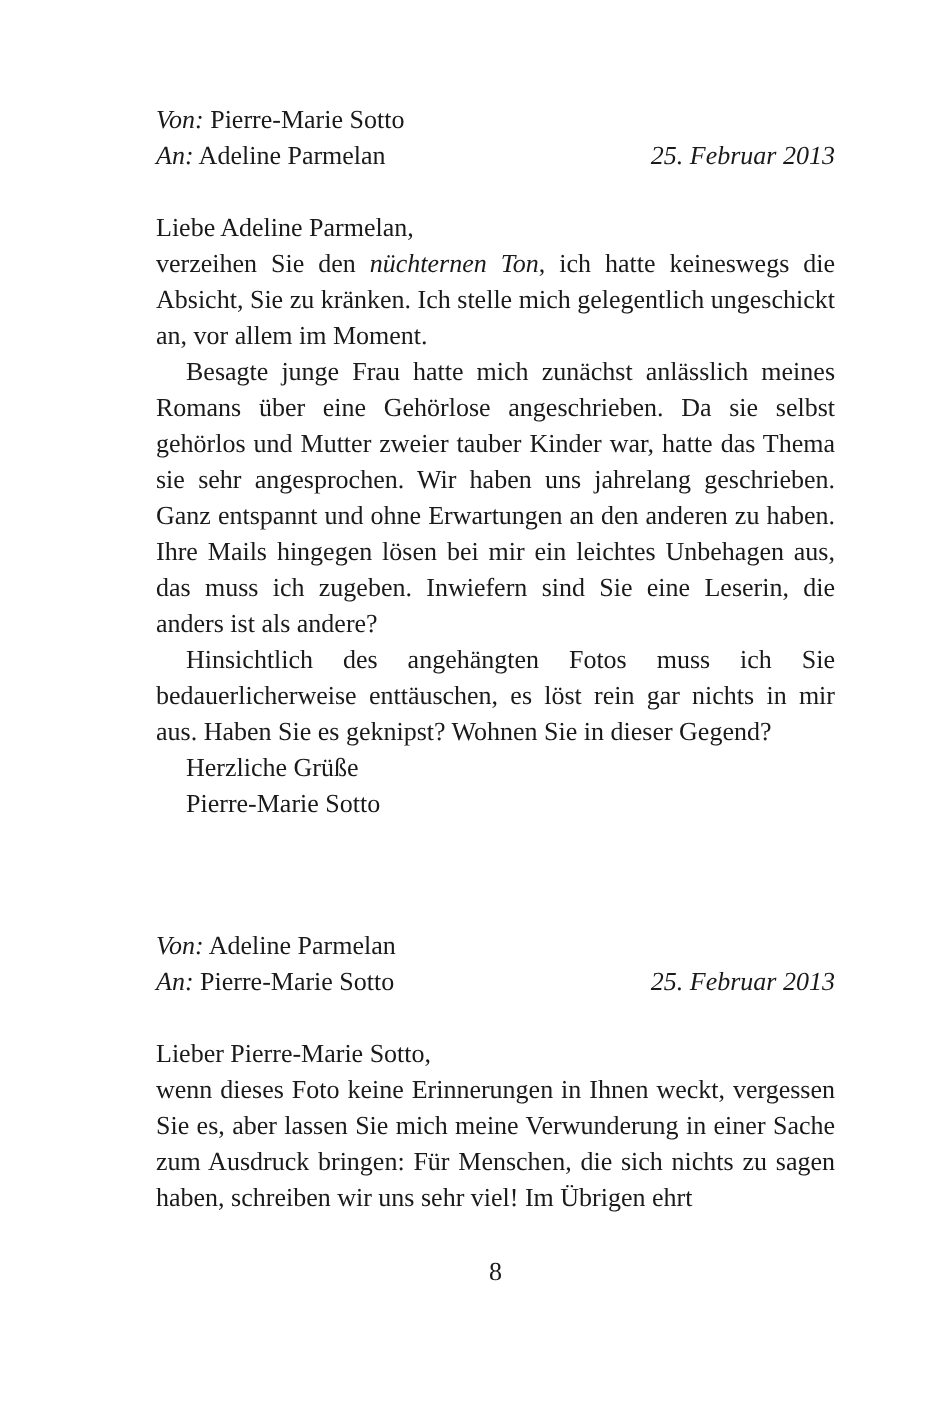Von: Pierre-Marie Sotto
An: Adeline Parmelan 25. Februar 2013
Liebe Adeline Parmelan,
verzeihen Sie den nüchternen Ton, ich hatte keineswegs die Absicht, Sie zu kränken. Ich stelle mich gelegentlich ungeschickt an, vor allem im Moment.
Besagte junge Frau hatte mich zunächst anlässlich meines Romans über eine Gehörlose angeschrieben. Da sie selbst gehörlos und Mutter zweier tauber Kinder war, hatte das Thema sie sehr angesprochen. Wir haben uns jahrelang geschrieben. Ganz entspannt und ohne Erwartungen an den anderen zu haben. Ihre Mails hingegen lösen bei mir ein leichtes Unbehagen aus, das muss ich zugeben. Inwiefern sind Sie eine Leserin, die anders ist als andere?
Hinsichtlich des angehängten Fotos muss ich Sie bedauerlicherweise enttäuschen, es löst rein gar nichts in mir aus. Haben Sie es geknipst? Wohnen Sie in dieser Gegend?
Herzliche Grüße
Pierre-Marie Sotto
Von: Adeline Parmelan
An: Pierre-Marie Sotto 25. Februar 2013
Lieber Pierre-Marie Sotto,
wenn dieses Foto keine Erinnerungen in Ihnen weckt, vergessen Sie es, aber lassen Sie mich meine Verwunderung in einer Sache zum Ausdruck bringen: Für Menschen, die sich nichts zu sagen haben, schreiben wir uns sehr viel! Im Übrigen ehrt
8